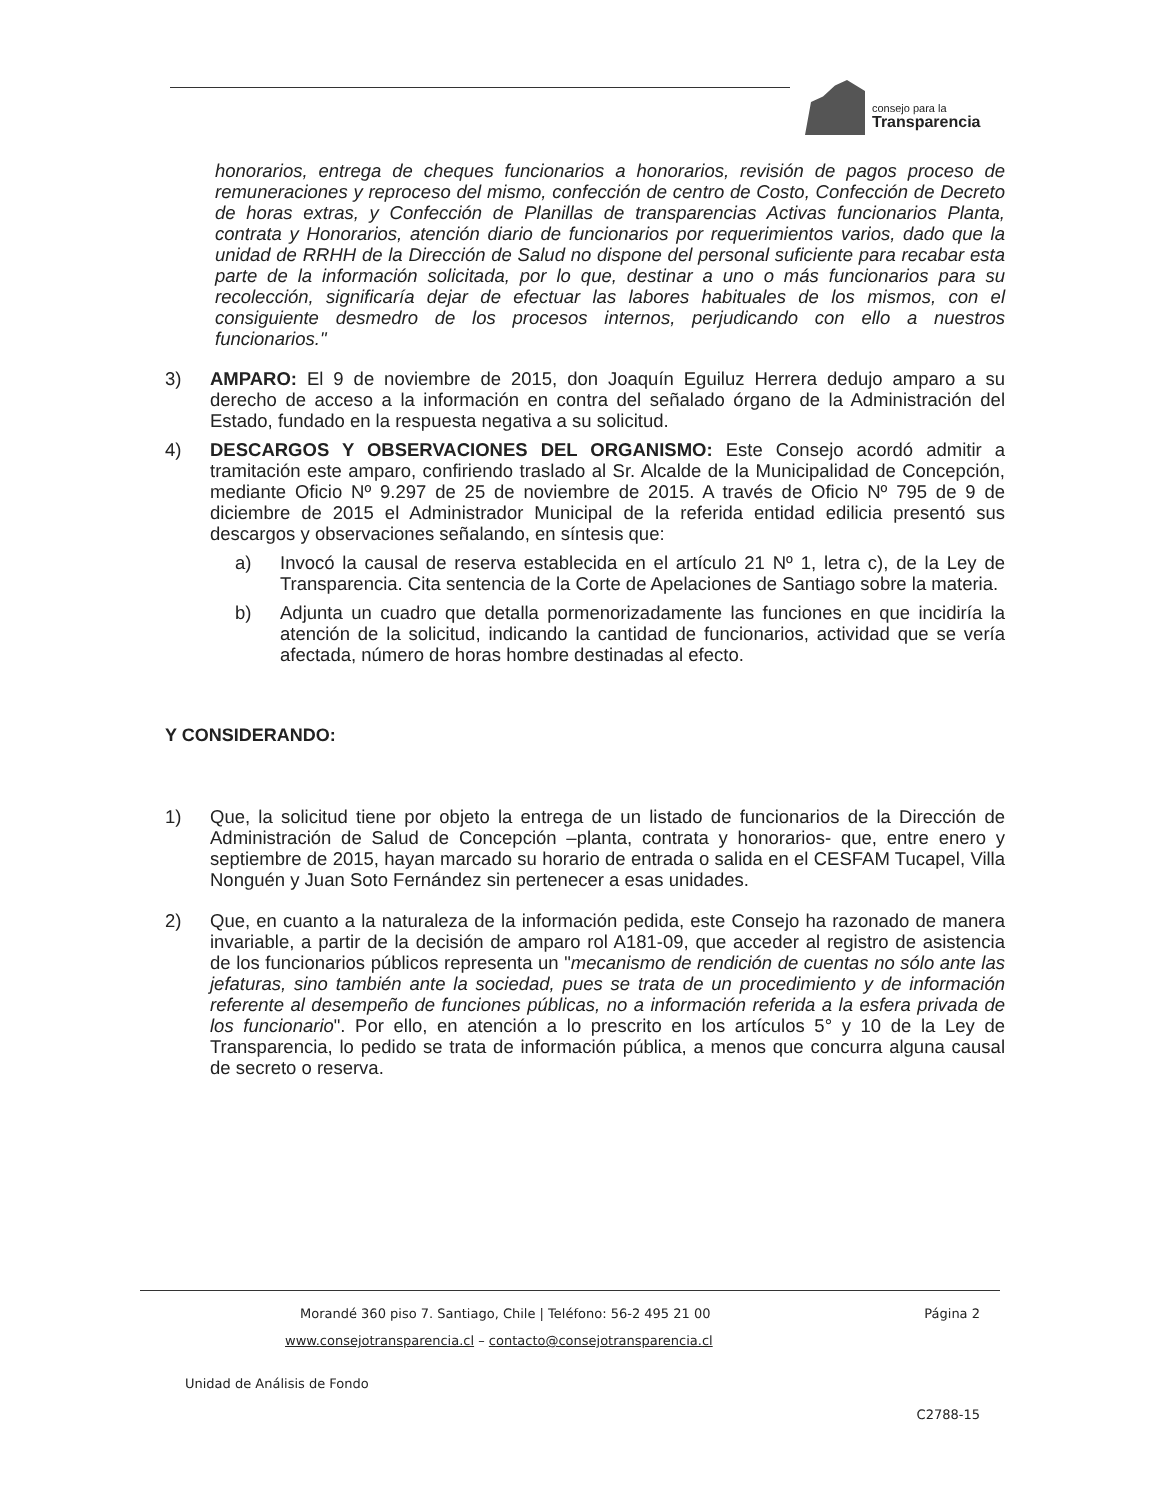consejo para la
Transparencia
honorarios, entrega de cheques funcionarios a honorarios, revisión de pagos proceso de remuneraciones y reproceso del mismo, confección de centro de Costo, Confección de Decreto de horas extras, y Confección de Planillas de transparencias Activas funcionarios Planta, contrata y Honorarios, atención diario de funcionarios por requerimientos varios, dado que la unidad de RRHH de la Dirección de Salud no dispone del personal suficiente para recabar esta parte de la información solicitada, por lo que, destinar a uno o más funcionarios para su recolección, significaría dejar de efectuar las labores habituales de los mismos, con el consiguiente desmedro de los procesos internos, perjudicando con ello a nuestros funcionarios."
3) AMPARO: El 9 de noviembre de 2015, don Joaquín Eguiluz Herrera dedujo amparo a su derecho de acceso a la información en contra del señalado órgano de la Administración del Estado, fundado en la respuesta negativa a su solicitud.
4) DESCARGOS Y OBSERVACIONES DEL ORGANISMO: Este Consejo acordó admitir a tramitación este amparo, confiriendo traslado al Sr. Alcalde de la Municipalidad de Concepción, mediante Oficio Nº 9.297 de 25 de noviembre de 2015. A través de Oficio Nº 795 de 9 de diciembre de 2015 el Administrador Municipal de la referida entidad edilicia presentó sus descargos y observaciones señalando, en síntesis que:
a) Invocó la causal de reserva establecida en el artículo 21 Nº 1, letra c), de la Ley de Transparencia. Cita sentencia de la Corte de Apelaciones de Santiago sobre la materia.
b) Adjunta un cuadro que detalla pormenorizadamente las funciones en que incidiría la atención de la solicitud, indicando la cantidad de funcionarios, actividad que se vería afectada, número de horas hombre destinadas al efecto.
Y CONSIDERANDO:
1) Que, la solicitud tiene por objeto la entrega de un listado de funcionarios de la Dirección de Administración de Salud de Concepción –planta, contrata y honorarios- que, entre enero y septiembre de 2015, hayan marcado su horario de entrada o salida en el CESFAM Tucapel, Villa Nonguén y Juan Soto Fernández sin pertenecer a esas unidades.
2) Que, en cuanto a la naturaleza de la información pedida, este Consejo ha razonado de manera invariable, a partir de la decisión de amparo rol A181-09, que acceder al registro de asistencia de los funcionarios públicos representa un "mecanismo de rendición de cuentas no sólo ante las jefaturas, sino también ante la sociedad, pues se trata de un procedimiento y de información referente al desempeño de funciones públicas, no a información referida a la esfera privada de los funcionario". Por ello, en atención a lo prescrito en los artículos 5° y 10 de la Ley de Transparencia, lo pedido se trata de información pública, a menos que concurra alguna causal de secreto o reserva.
Morandé 360 piso 7. Santiago, Chile | Teléfono: 56-2 495 21 00 Página 2
www.consejotransparencia.cl – contacto@consejotransparencia.cl
Unidad de Análisis de Fondo
C2788-15